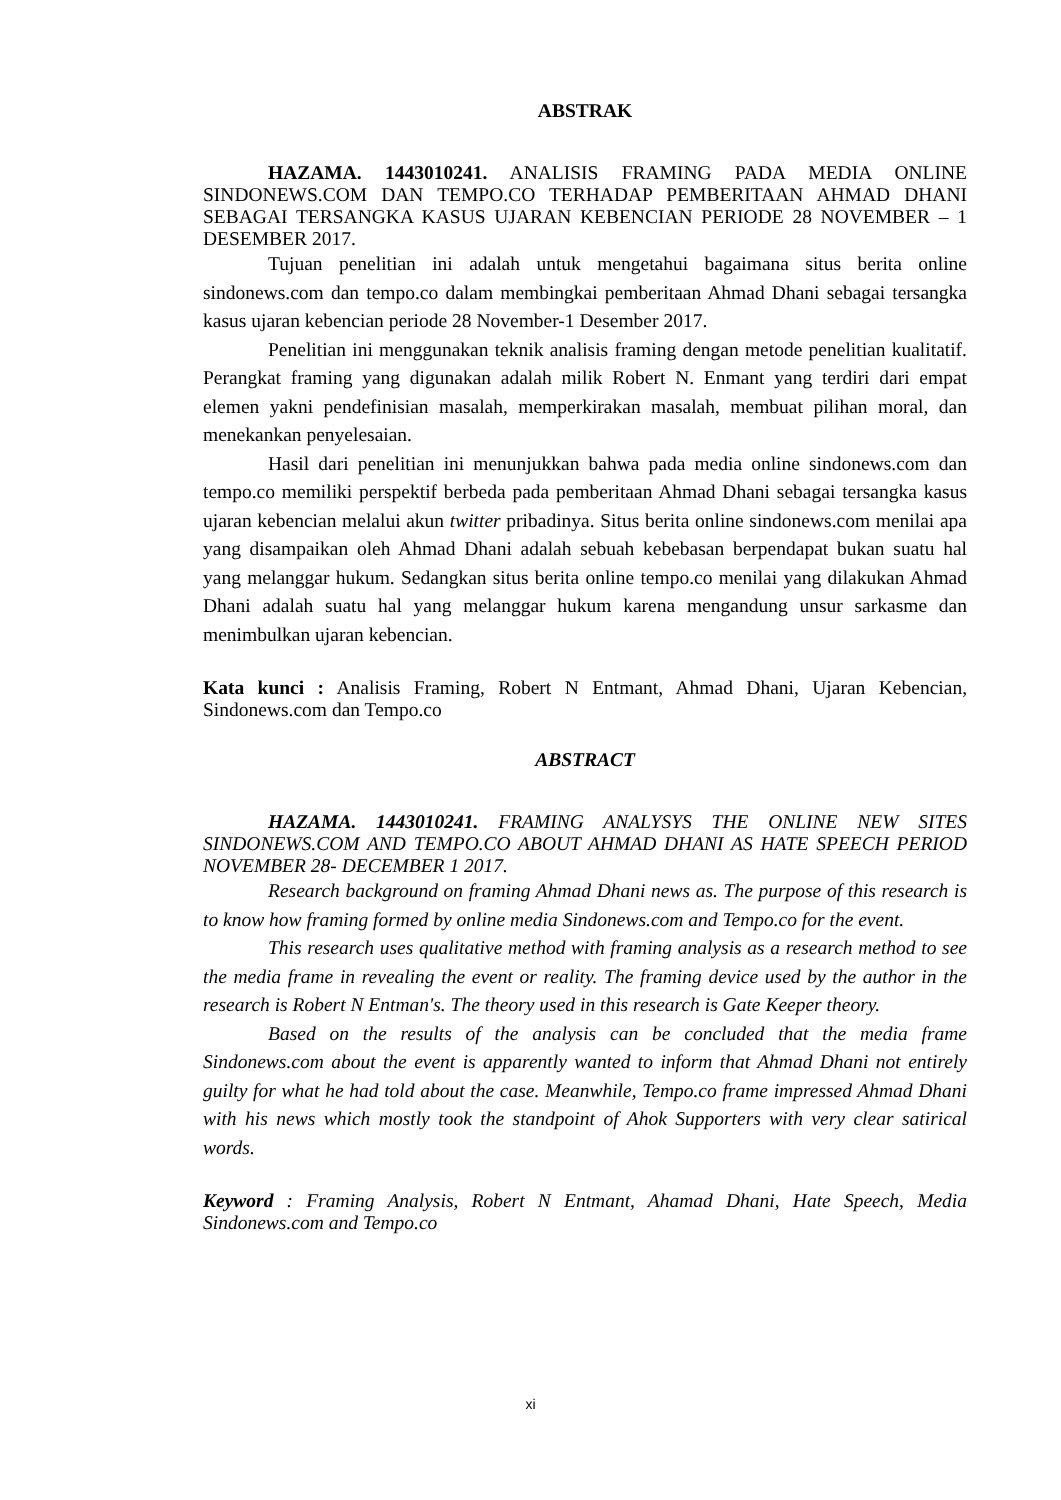ABSTRAK
HAZAMA. 1443010241. ANALISIS FRAMING PADA MEDIA ONLINE SINDONEWS.COM DAN TEMPO.CO TERHADAP PEMBERITAAN AHMAD DHANI SEBAGAI TERSANGKA KASUS UJARAN KEBENCIAN PERIODE 28 NOVEMBER – 1 DESEMBER 2017.
Tujuan penelitian ini adalah untuk mengetahui bagaimana situs berita online sindonews.com dan tempo.co dalam membingkai pemberitaan Ahmad Dhani sebagai tersangka kasus ujaran kebencian periode 28 November-1 Desember 2017.
Penelitian ini menggunakan teknik analisis framing dengan metode penelitian kualitatif. Perangkat framing yang digunakan adalah milik Robert N. Enmant yang terdiri dari empat elemen yakni pendefinisian masalah, memperkirakan masalah, membuat pilihan moral, dan menekankan penyelesaian.
Hasil dari penelitian ini menunjukkan bahwa pada media online sindonews.com dan tempo.co memiliki perspektif berbeda pada pemberitaan Ahmad Dhani sebagai tersangka kasus ujaran kebencian melalui akun twitter pribadinya. Situs berita online sindonews.com menilai apa yang disampaikan oleh Ahmad Dhani adalah sebuah kebebasan berpendapat bukan suatu hal yang melanggar hukum. Sedangkan situs berita online tempo.co menilai yang dilakukan Ahmad Dhani adalah suatu hal yang melanggar hukum karena mengandung unsur sarkasme dan menimbulkan ujaran kebencian.
Kata kunci : Analisis Framing, Robert N Entmant, Ahmad Dhani, Ujaran Kebencian, Sindonews.com dan Tempo.co
ABSTRACT
HAZAMA. 1443010241. FRAMING ANALYSYS THE ONLINE NEW SITES SINDONEWS.COM AND TEMPO.CO ABOUT AHMAD DHANI AS HATE SPEECH PERIOD NOVEMBER 28- DECEMBER 1 2017.
Research background on framing Ahmad Dhani news as. The purpose of this research is to know how framing formed by online media Sindonews.com and Tempo.co for the event.
This research uses qualitative method with framing analysis as a research method to see the media frame in revealing the event or reality. The framing device used by the author in the research is Robert N Entman's. The theory used in this research is Gate Keeper theory.
Based on the results of the analysis can be concluded that the media frame Sindonews.com about the event is apparently wanted to inform that Ahmad Dhani not entirely guilty for what he had told about the case. Meanwhile, Tempo.co frame impressed Ahmad Dhani with his news which mostly took the standpoint of Ahok Supporters with very clear satirical words.
Keyword : Framing Analysis, Robert N Entmant, Ahamad Dhani, Hate Speech, Media Sindonews.com and Tempo.co
xi